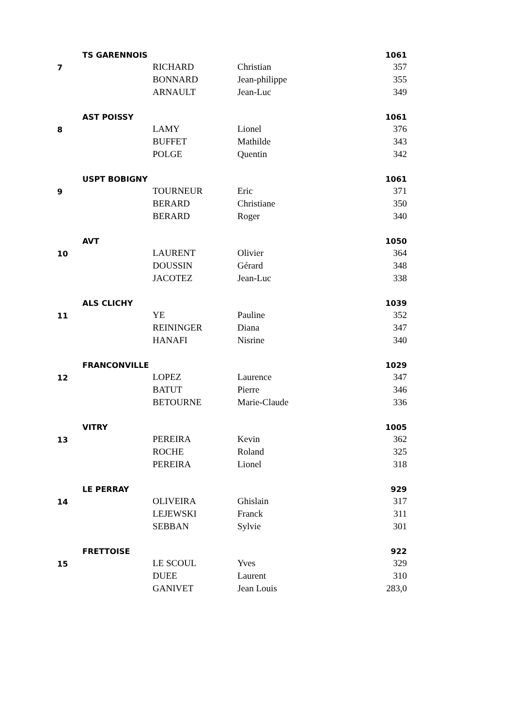| | TS GARENNOIS | | | 1061 |
| 7 | | RICHARD | Christian | 357 |
| | | BONNARD | Jean-philippe | 355 |
| | | ARNAULT | Jean-Luc | 349 |
| | AST POISSY | | | 1061 |
| 8 | | LAMY | Lionel | 376 |
| | | BUFFET | Mathilde | 343 |
| | | POLGE | Quentin | 342 |
| | USPT BOBIGNY | | | 1061 |
| 9 | | TOURNEUR | Eric | 371 |
| | | BERARD | Christiane | 350 |
| | | BERARD | Roger | 340 |
| | AVT | | | 1050 |
| 10 | | LAURENT | Olivier | 364 |
| | | DOUSSIN | Gérard | 348 |
| | | JACOTEZ | Jean-Luc | 338 |
| | ALS CLICHY | | | 1039 |
| 11 | | YE | Pauline | 352 |
| | | REININGER | Diana | 347 |
| | | HANAFI | Nisrine | 340 |
| | FRANCONVILLE | | | 1029 |
| 12 | | LOPEZ | Laurence | 347 |
| | | BATUT | Pierre | 346 |
| | | BETOURNE | Marie-Claude | 336 |
| | VITRY | | | 1005 |
| 13 | | PEREIRA | Kevin | 362 |
| | | ROCHE | Roland | 325 |
| | | PEREIRA | Lionel | 318 |
| | LE PERRAY | | | 929 |
| 14 | | OLIVEIRA | Ghislain | 317 |
| | | LEJEWSKI | Franck | 311 |
| | | SEBBAN | Sylvie | 301 |
| | FRETTOISE | | | 922 |
| 15 | | LE SCOUL | Yves | 329 |
| | | DUEE | Laurent | 310 |
| | | GANIVET | Jean Louis | 283,0 |